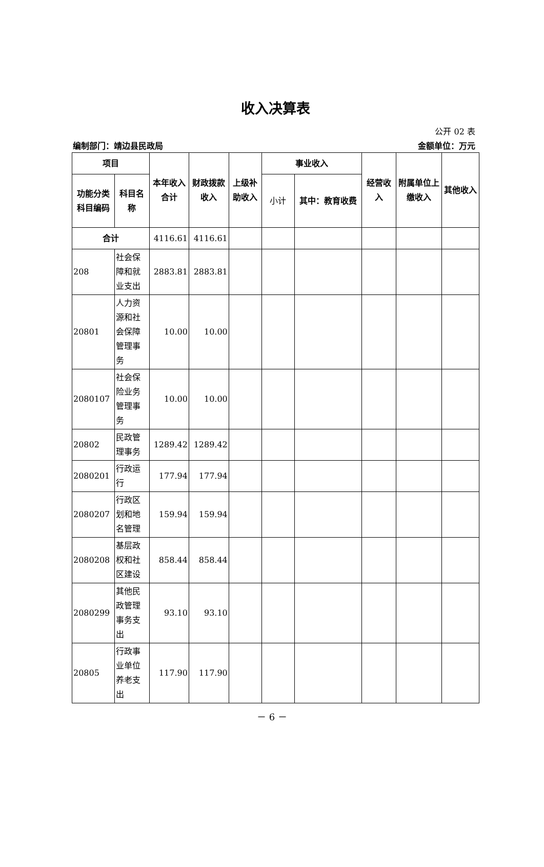收入决算表
公开 02 表
编制部门：靖边县民政局 金额单位：万元
| 项目 | | 本年收入合计 | 财政拨款收入 | 上级补助收入 | 事业收入 | | 经营收入 | 附属单位上缴收入 | 其他收入 |
| --- | --- | --- | --- | --- | --- | --- | --- | --- | --- |
| 功能分类科目编码 | 科目名称 | | | | 小计 | 其中：教育收费 | | | |
| 合计 | | 4116.61 | 4116.61 | | | | | | |
| 208 | 社会保障和就业支出 | 2883.81 | 2883.81 | | | | | | |
| 20801 | 人力资源和社会保障管理事务 | 10.00 | 10.00 | | | | | | |
| 2080107 | 社会保险业务管理事务 | 10.00 | 10.00 | | | | | | |
| 20802 | 民政管理事务 | 1289.42 | 1289.42 | | | | | | |
| 2080201 | 行政运行 | 177.94 | 177.94 | | | | | | |
| 2080207 | 行政区划和地名管理 | 159.94 | 159.94 | | | | | | |
| 2080208 | 基层政权和社区建设 | 858.44 | 858.44 | | | | | | |
| 2080299 | 其他民政管理事务支出 | 93.10 | 93.10 | | | | | | |
| 20805 | 行政事业单位养老支出 | 117.90 | 117.90 | | | | | | |
－ 6 －